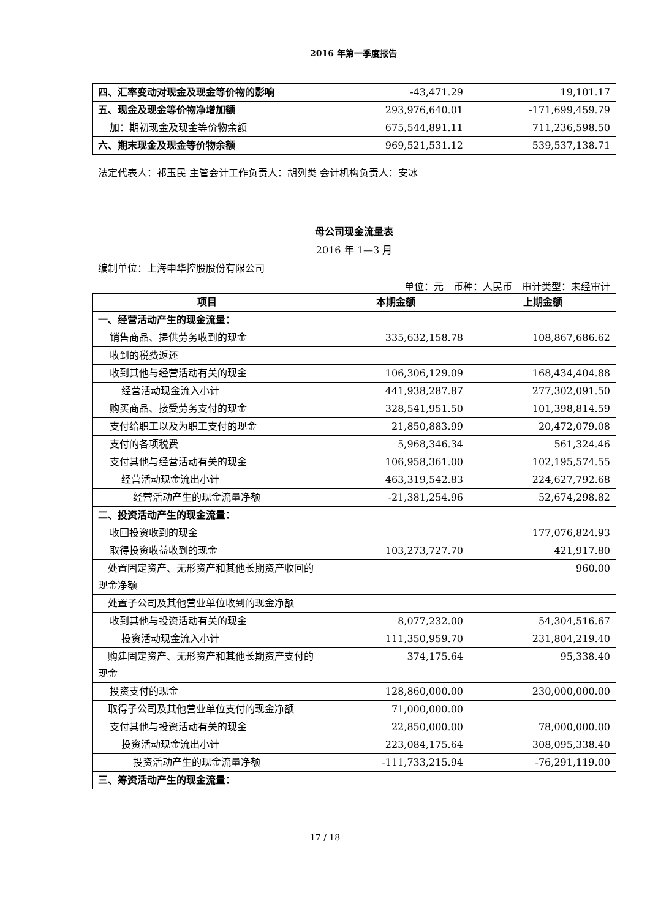2016 年第一季度报告
| 四、汇率变动对现金及现金等价物的影响 | -43,471.29 | 19,101.17 |
| 五、现金及现金等价物净增加额 | 293,976,640.01 | -171,699,459.79 |
| 加：期初现金及现金等价物余额 | 675,544,891.11 | 711,236,598.50 |
| 六、期末现金及现金等价物余额 | 969,521,531.12 | 539,537,138.71 |
法定代表人：祁玉民 主管会计工作负责人：胡列类 会计机构负责人：安冰
母公司现金流量表
2016 年 1—3 月
编制单位：上海申华控股股份有限公司
单位：元　币种：人民币　审计类型：未经审计
| 项目 | 本期金额 | 上期金额 |
| --- | --- | --- |
| 一、经营活动产生的现金流量： | | |
| 销售商品、提供劳务收到的现金 | 335,632,158.78 | 108,867,686.62 |
| 收到的税费返还 | | |
| 收到其他与经营活动有关的现金 | 106,306,129.09 | 168,434,404.88 |
| 经营活动现金流入小计 | 441,938,287.87 | 277,302,091.50 |
| 购买商品、接受劳务支付的现金 | 328,541,951.50 | 101,398,814.59 |
| 支付给职工以及为职工支付的现金 | 21,850,883.99 | 20,472,079.08 |
| 支付的各项税费 | 5,968,346.34 | 561,324.46 |
| 支付其他与经营活动有关的现金 | 106,958,361.00 | 102,195,574.55 |
| 经营活动现金流出小计 | 463,319,542.83 | 224,627,792.68 |
| 经营活动产生的现金流量净额 | -21,381,254.96 | 52,674,298.82 |
| 二、投资活动产生的现金流量： | | |
| 收回投资收到的现金 | | 177,076,824.93 |
| 取得投资收益收到的现金 | 103,273,727.70 | 421,917.80 |
| 处置固定资产、无形资产和其他长期资产收回的现金净额 | | 960.00 |
| 处置子公司及其他营业单位收到的现金净额 | | |
| 收到其他与投资活动有关的现金 | 8,077,232.00 | 54,304,516.67 |
| 投资活动现金流入小计 | 111,350,959.70 | 231,804,219.40 |
| 购建固定资产、无形资产和其他长期资产支付的现金 | 374,175.64 | 95,338.40 |
| 投资支付的现金 | 128,860,000.00 | 230,000,000.00 |
| 取得子公司及其他营业单位支付的现金净额 | 71,000,000.00 | |
| 支付其他与投资活动有关的现金 | 22,850,000.00 | 78,000,000.00 |
| 投资活动现金流出小计 | 223,084,175.64 | 308,095,338.40 |
| 投资活动产生的现金流量净额 | -111,733,215.94 | -76,291,119.00 |
| 三、筹资活动产生的现金流量： | | |
17 / 18